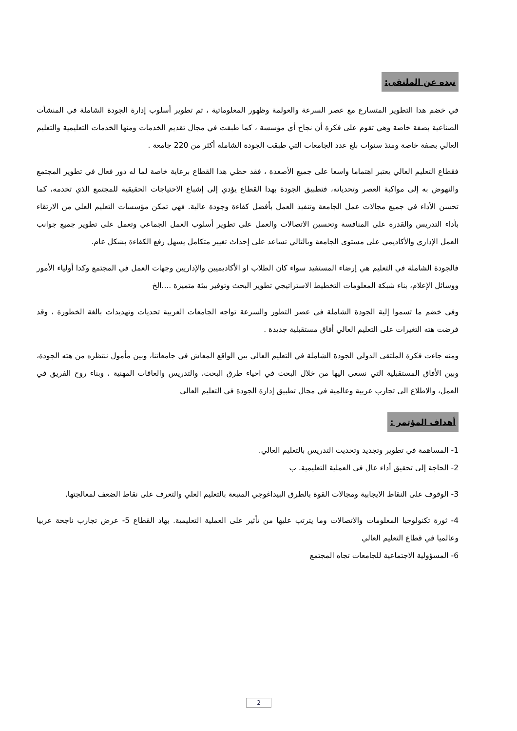نبده عن الملتقى:
في خضم هدا التطوير المتسارع مع عصر السرعة والعولمة وظهور المعلوماتية ، تم تطوير أسلوب إدارة الجودة الشاملة في المنشآت الصناعية بصفة خاصة وهي تقوم على فكرة أن نجاح أي مؤسسة ، كما طبقت في مجال تقديم الخدمات ومنها الخدمات التعليمية والتعليم العالي بصفة خاصة ومنذ سنوات بلغ عدد الجامعات التي طبقت الجودة الشاملة أكثر من 220 جامعة .
فقطاع التعليم العالي يعتبر اهتماما واسعا على جميع الأصعدة ، فقد حظي هدا القطاع برعاية خاصة لما له دور فعال في تطوير المجتمع والنهوض به إلى مواكبة العصر وتحدياته، فتطبيق الجودة بهدا القطاع يؤدي إلى إشباع الاحتياجات الحقيقية للمجتمع الذي تخدمه، كما تحسن الأداء في جميع مجالات عمل الجامعة وتنفيذ العمل بأفضل كفاءة وجودة عالية. فهي تمكن مؤسسات التعليم العلي من الارتقاء بأداء التدريس والقدرة على المنافسة وتحسين الاتصالات والعمل على تطوير أسلوب العمل الجماعي وتعمل على تطوير جميع جوانب العمل الإداري والأكاديمي على مستوى الجامعة وبالتالي تساعد على إحداث تغيير متكامل يسهل رفع الكفاءة بشكل عام.
فالجودة الشاملة في التعليم هي إرضاء المستفيد سواء كان الطلاب او الأكاديميين والإداريين وجهات العمل في المجتمع وكدا أولياء الأمور ووسائل الإعلام، بناء شبكة المعلومات التخطيط الاستراتيجي تطوير البحث وتوفير بيئة متميزة ....الخ
وفي خضم ما تسموا إلية الجودة الشاملة في عصر التطور والسرعة تواجه الجامعات العربية تحديات وتهديدات بالغة الخطورة ، وقد فرضت هته التغيرات على التعليم العالي أفاق مستقبلية جديدة .
ومنه جاءت فكرة الملتقى الدولي الجودة الشاملة في التعليم العالي بين الواقع المعاش في جامعاتنا، وبين مأمول ننتظره من هته الجودة، وبين الأفاق المستقبلية التي نسعى اليها من خلال البحث في احياء طرق البحث، والتدريس والعاقات المهنية ، وبناء روح الفريق في العمل، والاطلاع الى تجارب عربية وعالمية في مجال تطبيق إدارة الجودة في التعليم العالي
أهداف المؤتمر :
1- المساهمة في تطوير وتجديد وتحديث التدريس بالتعليم العالي.
2- الحاجة إلى تحقيق أداء عال في العملية التعليمية. ب
3- الوقوف على النقاط الايجابية ومجالات القوة بالطرق البيداغوجي المتبعة بالتعليم العلي والتعرف على نقاط الضعف لمعالجتها,
4- ثورة تكنولوجيا المعلومات والاتصالات وما يترتب عليها من تأثير على العملية التعليمية. بهاد القطاع 5- عرض تجارب ناجحة عربيا وعالميا في قطاع التعليم العالي
6- المسؤولية الاجتماعية للجامعات تجاه المجتمع
2